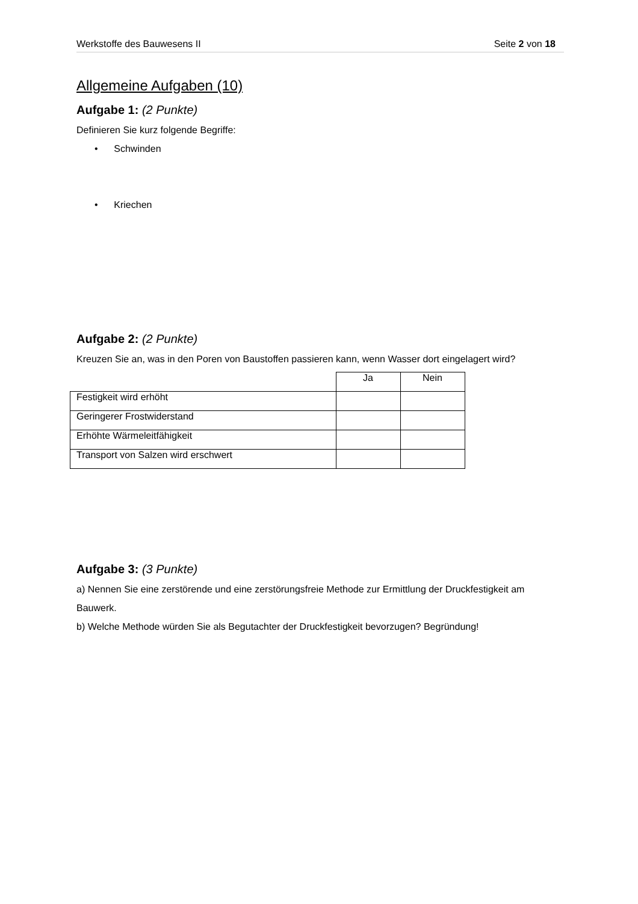Werkstoffe des Bauwesens II Seite 2 von 18
Allgemeine Aufgaben (10)
Aufgabe 1: (2 Punkte)
Definieren Sie kurz folgende Begriffe:
• Schwinden
• Kriechen
Aufgabe 2: (2 Punkte)
Kreuzen Sie an, was in den Poren von Baustoffen passieren kann, wenn Wasser dort eingelagert wird?
| | Ja | Nein |
| Festigkeit wird erhöht | | |
| Geringerer Frostwiderstand | | |
| Erhöhte Wärmeleitfähigkeit | | |
| Transport von Salzen wird erschwert | | |
Aufgabe 3: (3 Punkte)
a) Nennen Sie eine zerstörende und eine zerstörungsfreie Methode zur Ermittlung der Druckfestigkeit am Bauwerk.
b) Welche Methode würden Sie als Begutachter der Druckfestigkeit bevorzugen? Begründung!